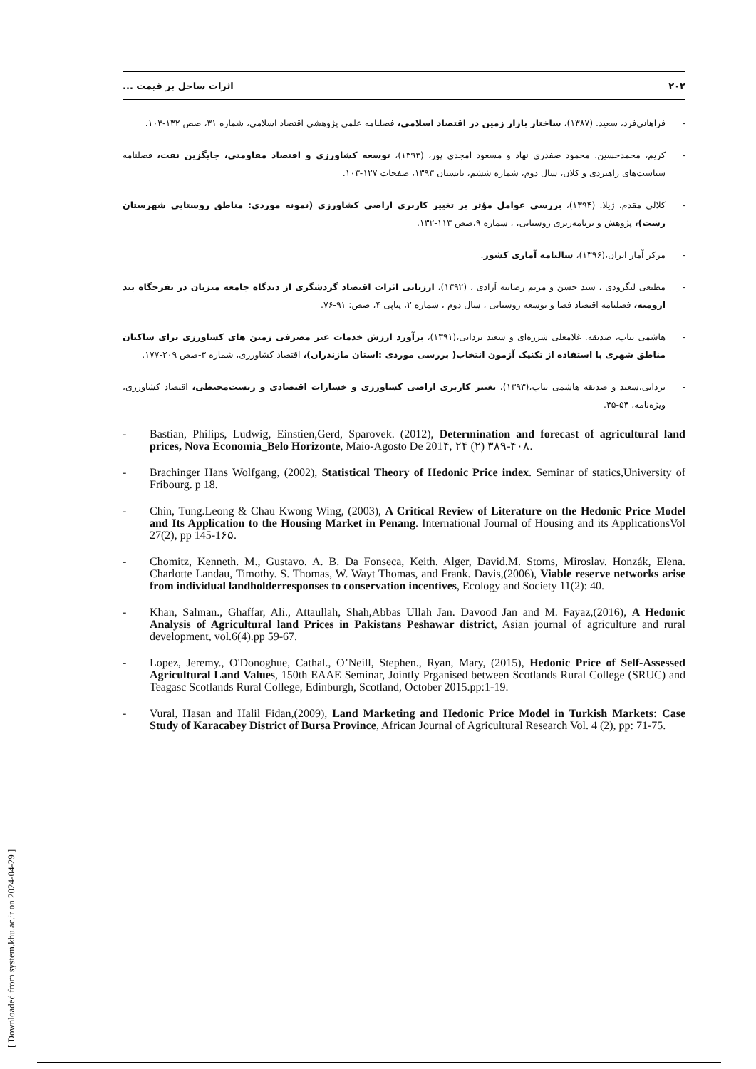۲۰۲ اثرات ساحل بر قیمت ...
- فراهانی‌فرد، سعید. (۱۳۸۷)، ساختار بازار زمین در اقتصاد اسلامی، فصلنامه علمی پژوهشی اقتصاد اسلامی، شماره ۳۱، صص ۱۳۲-۱۰۳.
- کریم، محمدحسین. محمود صفدری نهاد و مسعود امجدی پور، (۱۳۹۳)، توسعه کشاورزی و اقتصاد مقاومتی، جایگزین نفت، فصلنامه سیاست‌های راهبردی و کلان، سال دوم، شماره ششم، تابستان ۱۳۹۳، صفحات ۱۲۷-۱۰۳.
- کلالی مقدم، ژیلا. (۱۳۹۴)، بررسی عوامل مؤثر بر تغییر کاربری اراضی کشاورزی (نمونه موردی: مناطق روستایی شهرستان رشت)، پژوهش و برنامه‌ریزی روستایی، ، شماره ۹،صص ۱۱۳-۱۳۲.
- مرکز آمار ایران،(۱۳۹۶)، سالنامه آماری کشور.
- مطیعی لنگرودی ، سید حسن و مریم رضاییه آزادی ، (۱۳۹۲)، ارزیابی اثرات اقتصاد گردشگری از دیدگاه جامعه میزبان در تفرجگاه بند ارومیه، فصلنامه اقتصاد فضا و توسعه روستایی ، سال دوم ، شماره ۲، پیاپی ۴، صص: ۹۱-۷۶.
- هاشمی بناب، صدیقه. غلامعلی شرزه‌ای و سعید یزدانی،(۱۳۹۱)، برآورد ارزش خدمات غیر مصرفی زمین های کشاورزی برای ساکنان مناطق شهری با استفاده از تکنیک آزمون انتخاب( بررسی موردی :استان مازندران)، اقتصاد کشاورزی، شماره ۳-صص ۲۰۹-۱۷۷.
- یزدانی،سعید و صدیقه هاشمی بناب،(۱۳۹۳)، تغییر کاربری اراضی کشاورزی و خسارات اقتصادی و زیست‌محیطی، اقتصاد کشاورزی، ویژه‌نامه، ۵۴-۴۵.
- Bastian, Philips, Ludwig, Einstien,Gerd, Sparovek. (2012), Determination and forecast of agricultural land prices, Nova Economia_Belo Horizonte, Maio-Agosto De 201۴, ۲۴ (۲) ۳۸۹-۴۰۸.
- Brachinger Hans Wolfgang, (2002), Statistical Theory of Hedonic Price index. Seminar of statics,University of Fribourg. p 18.
- Chin, Tung.Leong & Chau Kwong Wing, (2003), A Critical Review of Literature on the Hedonic Price Model and Its Application to the Housing Market in Penang. International Journal of Housing and its ApplicationsVol 27(2), pp 145-1۶۵.
- Chomitz, Kenneth. M., Gustavo. A. B. Da Fonseca, Keith. Alger, David.M. Stoms, Miroslav. Honzák, Elena. Charlotte Landau, Timothy. S. Thomas, W. Wayt Thomas, and Frank. Davis,(2006), Viable reserve networks arise from individual landholderresponses to conservation incentives, Ecology and Society 11(2): 40.
- Khan, Salman., Ghaffar, Ali., Attaullah, Shah,Abbas Ullah Jan. Davood Jan and M. Fayaz,(2016), A Hedonic Analysis of Agricultural land Prices in Pakistans Peshawar district, Asian journal of agriculture and rural development, vol.6(4).pp 59-67.
- Lopez, Jeremy., O'Donoghue, Cathal., O’Neill, Stephen., Ryan, Mary, (2015), Hedonic Price of Self-Assessed Agricultural Land Values, 150th EAAE Seminar, Jointly Prganised between Scotlands Rural College (SRUC) and Teagasc Scotlands Rural College, Edinburgh, Scotland, October 2015.pp:1-19.
- Vural, Hasan and Halil Fidan,(2009), Land Marketing and Hedonic Price Model in Turkish Markets: Case Study of Karacabey District of Bursa Province, African Journal of Agricultural Research Vol. 4 (2), pp: 71-75.
[ Downloaded from system.khu.ac.ir on 2024-04-29 ]